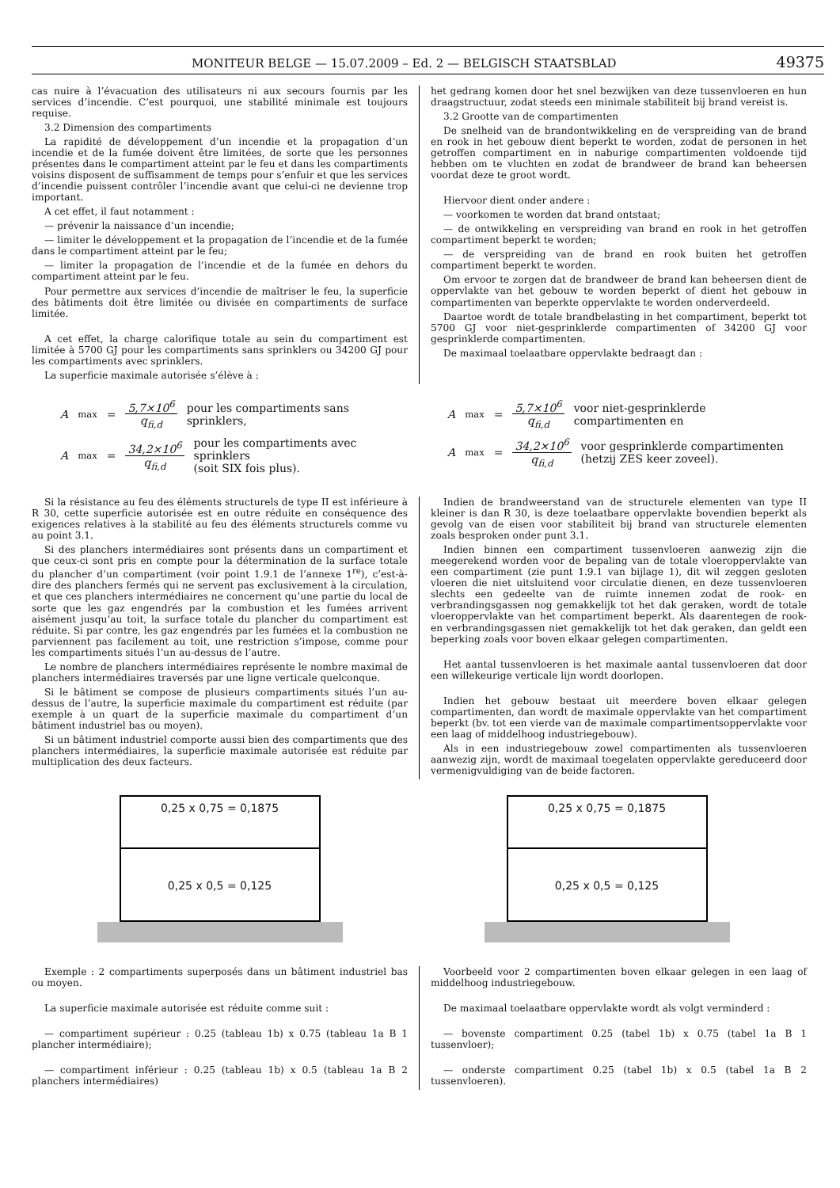MONITEUR BELGE — 15.07.2009 – Ed. 2 — BELGISCH STAATSBLAD 49375
cas nuire à l’évacuation des utilisateurs ni aux secours fournis par les services d’incendie. C’est pourquoi, une stabilité minimale est toujours requise.
3.2 Dimension des compartiments
La rapidité de développement d’un incendie et la propagation d’un incendie et de la fumée doivent être limitées, de sorte que les personnes présentes dans le compartiment atteint par le feu et dans les compartiments voisins disposent de suffisamment de temps pour s’enfuir et que les services d’incendie puissent contrôler l’incendie avant que celui-ci ne devienne trop important.
A cet effet, il faut notamment :
— prévenir la naissance d’un incendie;
— limiter le développement et la propagation de l’incendie et de la fumée dans le compartiment atteint par le feu;
— limiter la propagation de l’incendie et de la fumée en dehors du compartiment atteint par le feu.
Pour permettre aux services d’incendie de maîtriser le feu, la superficie des bâtiments doit être limitée ou divisée en compartiments de surface limitée.
A cet effet, la charge calorifique totale au sein du compartiment est limitée à 5700 GJ pour les compartiments sans sprinklers ou 34200 GJ pour les compartiments avec sprinklers.
La superficie maximale autorisée s’élève à :
het gedrang komen door het snel bezwijken van deze tussenvloeren en hun draagstructuur, zodat steeds een minimale stabiliteit bij brand vereist is.
3.2 Grootte van de compartimenten
De snelheid van de brandontwikkeling en de verspreiding van de brand en rook in het gebouw dient beperkt te worden, zodat de personen in het getroffen compartiment en in naburige compartimenten voldoende tijd hebben om te vluchten en zodat de brandweer de brand kan beheersen voordat deze te groot wordt.
Hiervoor dient onder andere :
— voorkomen te worden dat brand ontstaat;
— de ontwikkeling en verspreiding van brand en rook in het getroffen compartiment beperkt te worden;
— de verspreiding van de brand en rook buiten het getroffen compartiment beperkt te worden.
Om ervoor te zorgen dat de brandweer de brand kan beheersen dient de oppervlakte van het gebouw te worden beperkt of dient het gebouw in compartimenten van beperkte oppervlakte te worden onderverdeeld.
Daartoe wordt de totale brandbelasting in het compartiment, beperkt tot 5700 GJ voor niet-gesprinklerde compartimenten of 34200 GJ voor gesprinklerde compartimenten.
De maximaal toelaatbare oppervlakte bedraagt dan :
A<sub>max</sub> = 5,7×10<sup>6</sup> q<sub>fi,d</sub> pour les compartiments sans sprinklers,
A<sub>max</sub> = 34,2×10<sup>6</sup> q<sub>fi,d</sub> pour les compartiments avec sprinklers
(soit SIX fois plus).
A<sub>max</sub> = 5,7×10<sup>6</sup> q<sub>fi,d</sub> voor niet-gesprinklerde compartimenten en
A<sub>max</sub> = 34,2×10<sup>6</sup> q<sub>fi,d</sub> voor gesprinklerde compartimenten
(hetzij ZES keer zoveel).
Si la résistance au feu des éléments structurels de type II est inférieure à R 30, cette superficie autorisée est en outre réduite en conséquence des exigences relatives à la stabilité au feu des éléments structurels comme vu au point 3.1.
Si des planchers intermédiaires sont présents dans un compartiment et que ceux-ci sont pris en compte pour la détermination de la surface totale du plancher d’un compartiment (voir point 1.9.1 de l’annexe 1<sup>re</sup>), c’est-à-dire des planchers fermés qui ne servent pas exclusivement à la circulation, et que ces planchers intermédiaires ne concernent qu’une partie du local de sorte que les gaz engendrés par la combustion et les fumées arrivent aisément jusqu’au toit, la surface totale du plancher du compartiment est réduite. Si par contre, les gaz engendrés par les fumées et la combustion ne parviennent pas facilement au toit, une restriction s’impose, comme pour les compartiments situés l’un au-dessus de l’autre.
Le nombre de planchers intermédiaires représente le nombre maximal de planchers intermédiaires traversés par une ligne verticale quelconque.
Si le bâtiment se compose de plusieurs compartiments situés l’un au-dessus de l’autre, la superficie maximale du compartiment est réduite (par exemple à un quart de la superficie maximale du compartiment d’un bâtiment industriel bas ou moyen).
Si un bâtiment industriel comporte aussi bien des compartiments que des planchers intermédiaires, la superficie maximale autorisée est réduite par multiplication des deux facteurs.
Indien de brandweerstand van de structurele elementen van type II kleiner is dan R 30, is deze toelaatbare oppervlakte bovendien beperkt als gevolg van de eisen voor stabiliteit bij brand van structurele elementen zoals besproken onder punt 3.1.
Indien binnen een compartiment tussenvloeren aanwezig zijn die meegerekend worden voor de bepaling van de totale vloeroppervlakte van een compartiment (zie punt 1.9.1 van bijlage 1), dit wil zeggen gesloten vloeren die niet uitsluitend voor circulatie dienen, en deze tussenvloeren slechts een gedeelte van de ruimte innemen zodat de rook- en verbrandingsgassen nog gemakkelijk tot het dak geraken, wordt de totale vloeroppervlakte van het compartiment beperkt. Als daarentegen de rook- en verbrandingsgassen niet gemakkelijk tot het dak geraken, dan geldt een beperking zoals voor boven elkaar gelegen compartimenten.
Het aantal tussenvloeren is het maximale aantal tussenvloeren dat door een willekeurige verticale lijn wordt doorlopen.
Indien het gebouw bestaat uit meerdere boven elkaar gelegen compartimenten, dan wordt de maximale oppervlakte van het compartiment beperkt (bv. tot een vierde van de maximale compartimentsoppervlakte voor een laag of middelhoog industriegebouw).
Als in een industriegebouw zowel compartimenten als tussenvloeren aanwezig zijn, wordt de maximaal toegelaten oppervlakte gereduceerd door vermenigvuldiging van de beide factoren.
0,25 x 0,75 = 0,1875
0,25 x 0,5 = 0,125
0,25 x 0,75 = 0,1875
0,25 x 0,5 = 0,125
Exemple : 2 compartiments superposés dans un bâtiment industriel bas ou moyen.
La superficie maximale autorisée est réduite comme suit :
— compartiment supérieur : 0.25 (tableau 1b) x 0.75 (tableau 1a B 1 plancher intermédiaire);
— compartiment inférieur : 0.25 (tableau 1b) x 0.5 (tableau 1a B 2 planchers intermédiaires)
Voorbeeld voor 2 compartimenten boven elkaar gelegen in een laag of middelhoog industriegebouw.
De maximaal toelaatbare oppervlakte wordt als volgt verminderd :
— bovenste compartiment 0.25 (tabel 1b) x 0.75 (tabel 1a B 1 tussenvloer);
— onderste compartiment 0.25 (tabel 1b) x 0.5 (tabel 1a B 2 tussenvloeren).